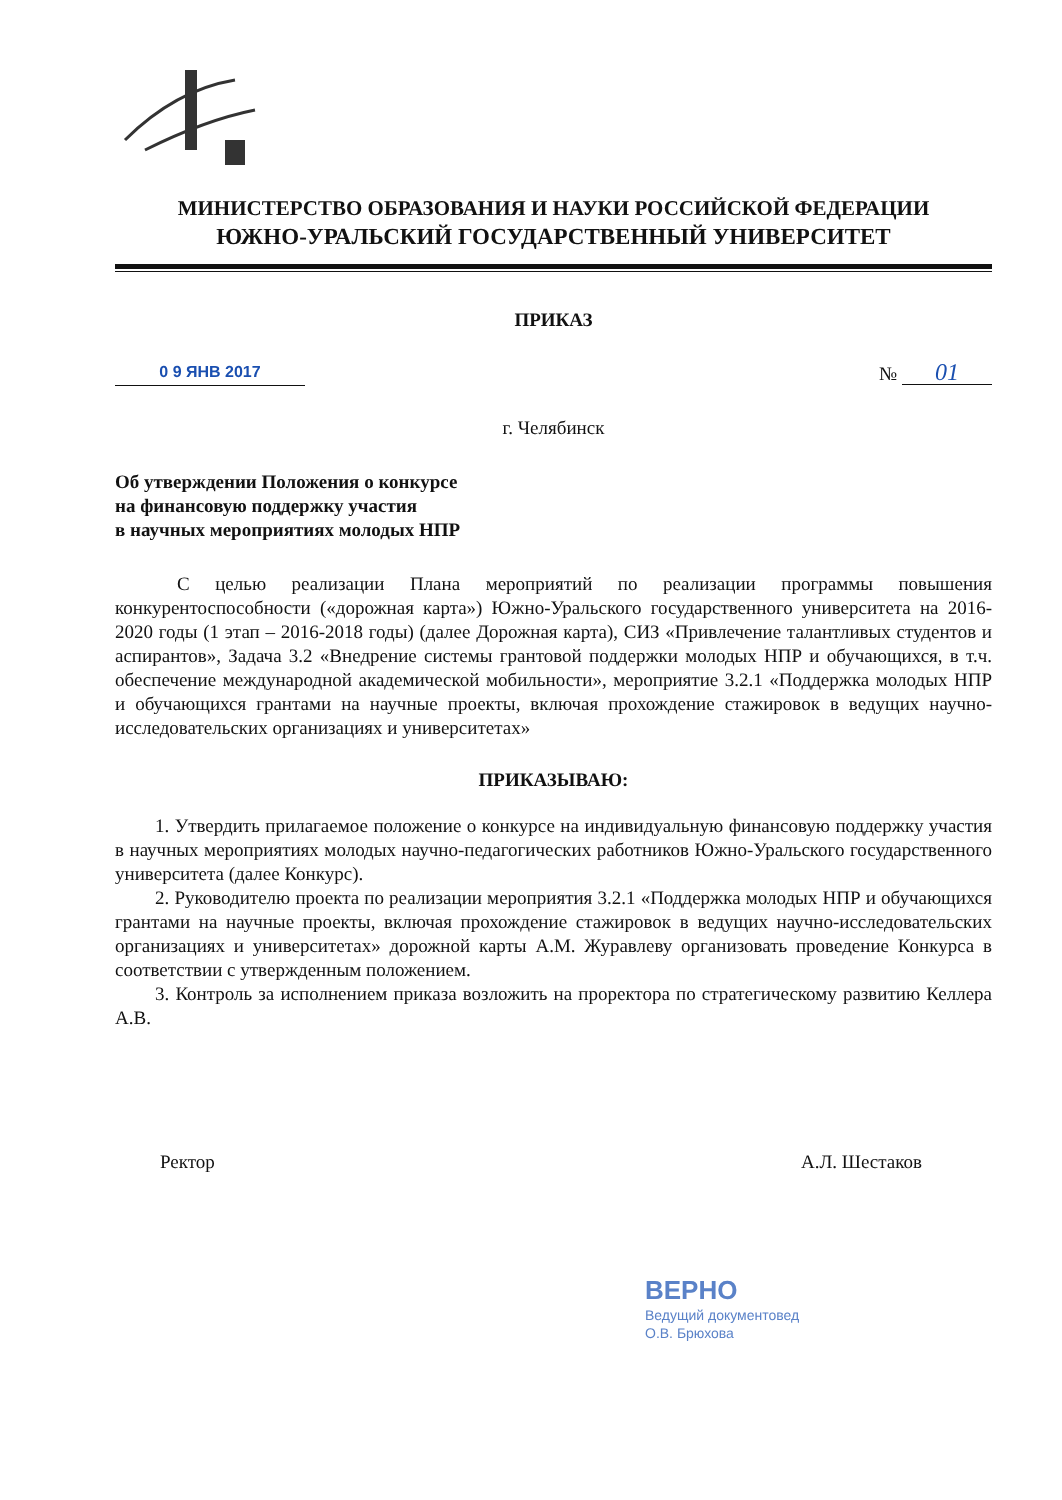МИНИСТЕРСТВО ОБРАЗОВАНИЯ И НАУКИ РОССИЙСКОЙ ФЕДЕРАЦИИ
ЮЖНО-УРАЛЬСКИЙ ГОСУДАРСТВЕННЫЙ УНИВЕРСИТЕТ
ПРИКАЗ
0 9 ЯНВ 2017
№ 01
г. Челябинск
Об утверждении Положения о конкурсе
на финансовую поддержку участия
в научных мероприятиях молодых НПР
С целью реализации Плана мероприятий по реализации программы повышения конкурентоспособности («дорожная карта») Южно-Уральского государственного университета на 2016-2020 годы (1 этап – 2016-2018 годы) (далее Дорожная карта), СИЗ «Привлечение талантливых студентов и аспирантов», Задача 3.2 «Внедрение системы грантовой поддержки молодых НПР и обучающихся, в т.ч. обеспечение международной академической мобильности», мероприятие 3.2.1 «Поддержка молодых НПР и обучающихся грантами на научные проекты, включая прохождение стажировок в ведущих научно-исследовательских организациях и университетах»
ПРИКАЗЫВАЮ:
1. Утвердить прилагаемое положение о конкурсе на индивидуальную финансовую поддержку участия в научных мероприятиях молодых научно-педагогических работников Южно-Уральского государственного университета (далее Конкурс).
2. Руководителю проекта по реализации мероприятия 3.2.1 «Поддержка молодых НПР и обучающихся грантами на научные проекты, включая прохождение стажировок в ведущих научно-исследовательских организациях и университетах» дорожной карты А.М. Журавлеву организовать проведение Конкурса в соответствии с утвержденным положением.
3. Контроль за исполнением приказа возложить на проректора по стратегическому развитию Келлера А.В.
Ректор А.Л. Шестаков
ВЕРНО
Ведущий документовед
О.В. Брюхова